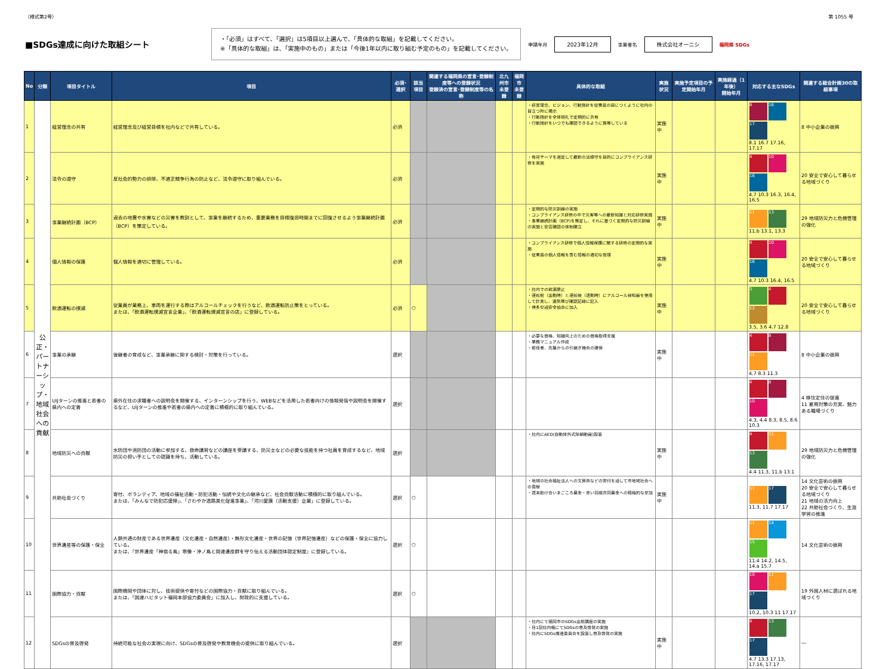（様式第2号） 第 1055 号
■SDGs達成に向けた取組シート
・「必須」はすべて、「選択」は5項目以上選んで、「具体的な取組」を記載してください。
※「具体的な取組」は、「実施中のもの」または「今後1年以内に取り組む予定のもの」を記載してください。
申請年月 2023年12月 事業者名 株式会社オーニシ 福岡県 SDGs
| No | 分類 | 項目タイトル | 項目 | 必須･選択 | 該当項目 | 関連する福岡県の宣言･登録制度等への登録状況 登録済の宣言･登録制度等の名称 | 北九州市 未登録 | 福岡市 未登録 | 具体的な取組 | 実施状況 | 実施予定項目の予定開始年月 | 実施経過（1年後） 開始年月 | 対応する主なSDGs | 関連する総合計画30の取組事項 |
| --- | --- | --- | --- | --- | --- | --- | --- | --- | --- | --- | --- | --- | --- | --- |
| 1 | 公正・パートナーシップ・地域社会への貢献 | 経営理念の共有 | 経営理念及び経営目標を社内などで共有している。 | 必須 | | | | | ・経営理念、ビジョン、行動指針を従業員の目につくように社内の目立つ所に掲示 ・行動指針を全体朝礼で定期的に共有 ・行動指針をいつでも確認できるように携帯している | 実施中 | | | 8 16 17 8.1 16.7 17.16, 17.17 | 8 中小企業の振興 |
| 2 | | 法令の遵守 | 反社会的勢力の排除、不適正競争行為の防止など、法令遵守に取り組んでいる。 | 必須 | | | | | ・毎月テーマを選定して最新の法順守を目的にコンプライアンス研修を実施 | 実施中 | | | 4 10 16 4.7 10.3 16.3, 16.4, 16.5 | 20 安全で安心して暮らせる地域づくり |
| 3 | | 事業継続計画（BCP） | 過去の地震や水害などの災害を教訓として、事業を継続するため、重要業務を目標復旧時間までに回復させるよう事業継続計画（BCP）を策定している。 | 必須 | | | | | ・定期的な防災訓練の実施 ・コンプライアンス研修の中で災害等への最新知識と対応研修実施 ・事業継続計画（BCP)を策定し、それに基づく定期的な防災訓練の実施と安否確認の体制確立 | 実施中 | | | 11 13 11.b 13.1, 13.3 | 29 地域防災力と危機管理の強化 |
| 4 | | 個人情報の保護 | 個人情報を適切に管理している。 | 必須 | | | | | ・コンプライアンス研修で個人情報保護に関する研修の定期的な実施 ・従業員の個人情報を含む情報の適切な管理 | 実施中 | | | 4 10 16 4.7 10.3 16.4, 16.5 | 20 安全で安心して暮らせる地域づくり |
| 5 | | 飲酒運転の撲滅 | 従業員が業務上、車両を運行する際はアルコールチェックを行うなど、飲酒運転防止策をとっている。 または、「飲酒運転撲滅宣言企業」、「飲酒運転撲滅宣言の店」に登録している。 | 必須 | ○ | | | | ・社内での飲酒禁止 ・運転前（出勤時）と運転後（退勤時）にアルコール検知器を使用して計測し、酒気帯び確認記録に記入 ・博多交通安全協会に加入 | 実施中 | | | 3 4 12 3.5, 3.6 4.7 12.8 | 20 安全で安心して暮らせる地域づくり |
| 6 | | 事業の承継 | 後継者の育成など、事業承継に関する検討・対策を行っている。 | 選択 | | | | | ・必要な資格、知識向上のための資格取得支援 ・業務マニュアル作成 ・前任者、先輩からの引継ぎ機会の確保 | 実施中 | | | 4 8 11 4.7 8.3 11.3 | 8 中小企業の振興 |
| 7 | | UIJターンの推進と若者の県内への定着 | 県外在住の求職者への説明会を開催する、インターンシップを行う、WEBなどを活用した若者向けの情報発信や説明会を開催するなど、UIJターンの推進や若者の県内への定着に積極的に取り組んでいる。 | 選択 | | | | | | | | | 4 8 10 4.3, 4.4 8.3, 8.5, 8.6 10.3 | 4 移住定住の促進 11 雇用対策の充実、魅力ある職場づくり |
| 8 | | 地域防災への貢献 | 水防団や消防団の活動に参加する、救命講習などの講座を受講する、防災士などの必要な技能を持つ社員を育成するなど、地域防災の担い手としての認識を持ち、活動している。 | 選択 | | | | | ・社内にAED(自動体外式除細動器)設置 | 実施中 | | | 4 11 13 4.4 11.3, 11.b 13.1 | 29 地域防災力と危機管理の強化 |
| 9 | | 共助社会づくり | 寄付、ボランティア、地域の福祉活動・防犯活動・伝統や文化の継承など、社会貢献活動に積極的に取り組んでいる。 または、「みんなで防犯応援隊」、「さわやか道路美化促進事業」、「河川愛護（活動支援）企業」に登録している。 | 選択 | ○ | | | | ・地域の社会福祉法人への文房具などの寄付を通して市地域社会への貢献 ・歳末助け合いまごころ募金・赤い羽根共同募金への積極的な参加 | 実施中 | | | 11 17 11.3, 11.7 17.17 | 14 文化芸術の振興 20 安全で安心して暮らせる地域づくり 21 地域の活力向上 22 共助社会づくり、生涯学習の推進 |
| 10 | | 世界遺産等の保護・保全 | 人類共通の財産である世界遺産（文化遺産・自然遺産）・無形文化遺産・世界の記憶（世界記憶遺産）などの保護・保全に協力している。 または、『世界遺産「神宿る島」宗像・沖ノ島と関連遺産群を守り伝える活動団体認定制度』に登録している。 | 選択 | ○ | | | | | | | | 11 14 15 11.4 14.2, 14.5, 14.a 15.7 | 14 文化芸術の振興 |
| 11 | | 国際協力・貢献 | 国際機関や団体に対し、技術提供や寄付などの国際協力・貢献に取り組んでいる。 または、「国連ハビタット福岡本部協力委員会」に加入し、財政的に支援している。 | 選択 | ○ | | | | | | | | 10 11 17 10.2, 10.3 11 17.17 | 19 外国人材に選ばれる地域づくり |
| 12 | | SDGsの普及啓発 | 持続可能な社会の実現に向け、SDGsの普及啓発や教育機会の提供に取り組んでいる。 | 選択 | | | | | ・社内にて福岡市のSDGs出前講座の実施 ・月1回社内報にてSDGsの普及啓発の実施 ・社内にSDGs推進委員会を設置し普及啓発の実施 | 実施中 | | | 4 13 17 4.7 13.3 17.13, 17.16, 17.17 | ― |